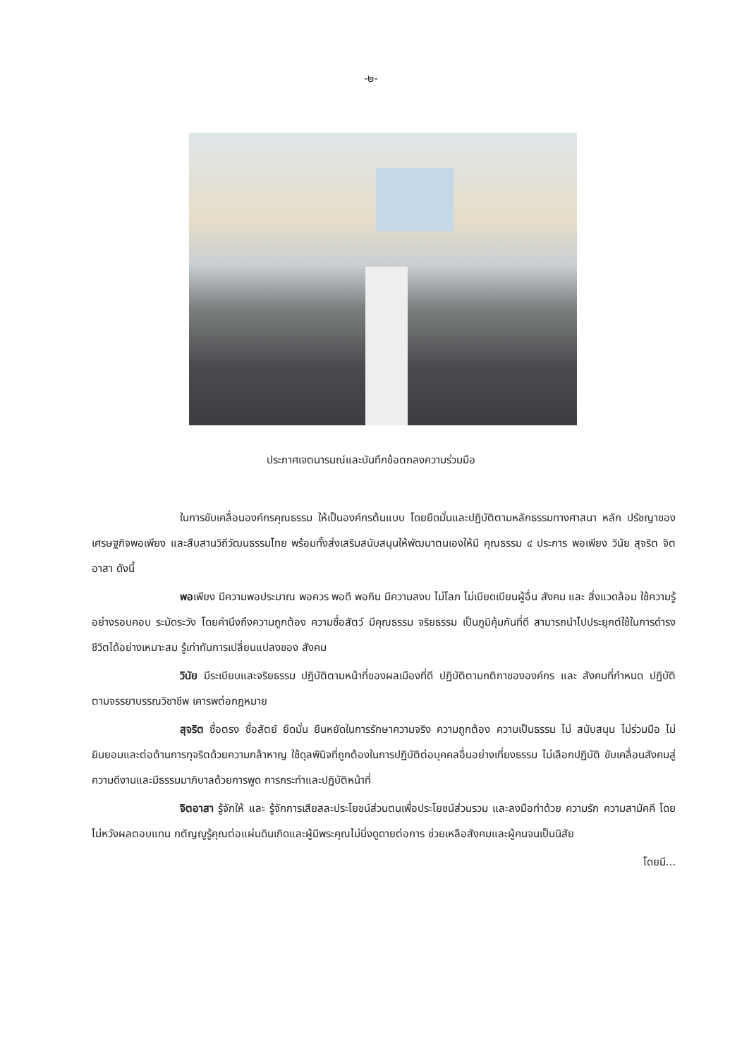-๒-
ประกาศเจตนารมณ์และบันทึกข้อตกลงความร่วมมือ
ในการขับเคลื่อนองค์กรคุณธรรม ให้เป็นองค์กรต้นแบบ โดยยึดมั่นและปฏิบัติตามหลักธรรมทางศาสนา หลัก ปรัชญาของเศรษฐกิจพอเพียง และสืบสานวิถีวัฒนธรรมไทย พร้อมทั้งส่งเสริมสนับสนุนให้พัฒนาตนเองให้มี คุณธรรม ๔ ประการ พอเพียง วินัย สุจริต จิตอาสา ดังนี้
พอเพียง มีความพอประมาณ พอควร พอดี พอกิน มีความสงบ ไม่โลภ ไม่เบียดเบียนผู้อื่น สังคม และ สิ่งแวดล้อม ใช้ความรู้อย่างรอบคอบ ระมัดระวัง โดยคำนึงถึงความถูกต้อง ความซื่อสัตว์ มีคุณธรรม จริยธรรม เป็นภูมิคุ้มกันที่ดี สามารถนำไปประยุกต์ใช้ในการดำรงชีวิตได้อย่างเหมาะสม รู้เท่าทันการเปลี่ยนแปลงของ สังคม
วินัย มีระเบียบและจริยธรรม ปฏิบัติตามหน้าที่ของผลเมืองที่ดี ปฏิบัติตามกติกาขององค์กร และ สังคมที่กำหนด ปฏิบัติตามจรรยาบรรณวิชาชีพ เคารพต่อกฎหมาย
สุจริต ซื่อตรง ซื่อสัตย์ ยึดมั่น ยืนหยัดในการรักษาความจริง ความถูกต้อง ความเป็นธรรม ไม่ สนับสนุน ไม่ร่วมมือ ไม่ยินยอมและต่อต้านการทุจริตด้วยความกล้าหาญ ใช้ดุลพินิจที่ถูกต้องในการปฏิบัติต่อบุคคลอื่นอย่างเที่ยงธรรม ไม่เลือกปฏิบัติ ขับเคลื่อนสังคมสู่ความดีงานและมีธรรมมาภิบาลด้วยการพูด การกระทำและปฏิบัติหน้าที่
จิตอาสา รู้จักให้ และ รู้จักการเสียสละประโยชน์ส่วนตนเพื่อประโยชน์ส่วนรวม และลงมือทำด้วย ความรัก ความสามัคคี โดยไม่หวังผลตอบแทน กตัญญูรู้คุณต่อแผ่นดินเกิดและผู้มีพระคุณไม่นิ่งดูดายต่อการ ช่วยเหลือสังคมและผู้คนจนเป็นนิสัย
โดยมี...